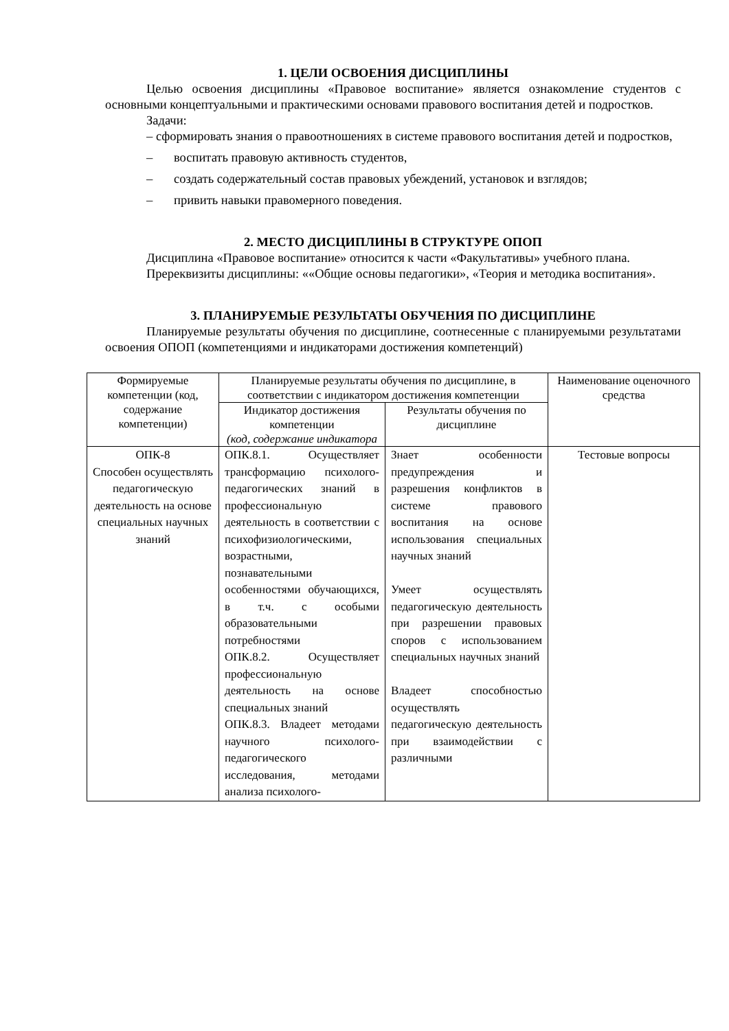1. ЦЕЛИ ОСВОЕНИЯ ДИСЦИПЛИНЫ
Целью освоения дисциплины «Правовое воспитание» является ознакомление студентов с основными концептуальными и практическими основами правового воспитания детей и подростков.
Задачи:
– сформировать знания о правоотношениях в системе правового воспитания детей и подростков,
– воспитать правовую активность студентов,
– создать содержательный состав правовых убеждений, установок и взглядов;
– привить навыки правомерного поведения.
2. МЕСТО ДИСЦИПЛИНЫ В СТРУКТУРЕ ОПОП
Дисциплина «Правовое воспитание» относится к части «Факультативы» учебного плана.
Пререквизиты дисциплины: ««Общие основы педагогики», «Теория и методика воспитания».
3. ПЛАНИРУЕМЫЕ РЕЗУЛЬТАТЫ ОБУЧЕНИЯ ПО ДИСЦИПЛИНЕ
Планируемые результаты обучения по дисциплине, соотнесенные с планируемыми результатами освоения ОПОП (компетенциями и индикаторами достижения компетенций)
| Формируемые компетенции (код, содержание компетенции) | Планируемые результаты обучения по дисциплине, в соответствии с индикатором достижения компетенции | | Наименование оценочного средства |
| --- | --- | --- | --- |
| | Индикатор достижения компетенции (код, содержание индикатора | Результаты обучения по дисциплине | |
| ОПК-8 Способен осуществлять педагогическую деятельность на основе специальных научных знаний | ОПК.8.1. Осуществляет трансформацию психолого-педагогических знаний в профессиональную деятельность в соответствии с психофизиологическими, возрастными, познавательными особенностями обучающихся, в т.ч. с особыми образовательными потребностями ОПК.8.2. Осуществляет профессиональную деятельность на основе специальных знаний ОПК.8.3. Владеет методами научного психолого-педагогического исследования, методами анализа психолого- | Знает особенности предупреждения и разрешения конфликтов в системе правового воспитания на основе использования специальных научных знаний Умеет осуществлять педагогическую деятельность при разрешении правовых споров с использованием специальных научных знаний Владеет способностью осуществлять педагогическую деятельность при взаимодействии с различными | Тестовые вопросы |